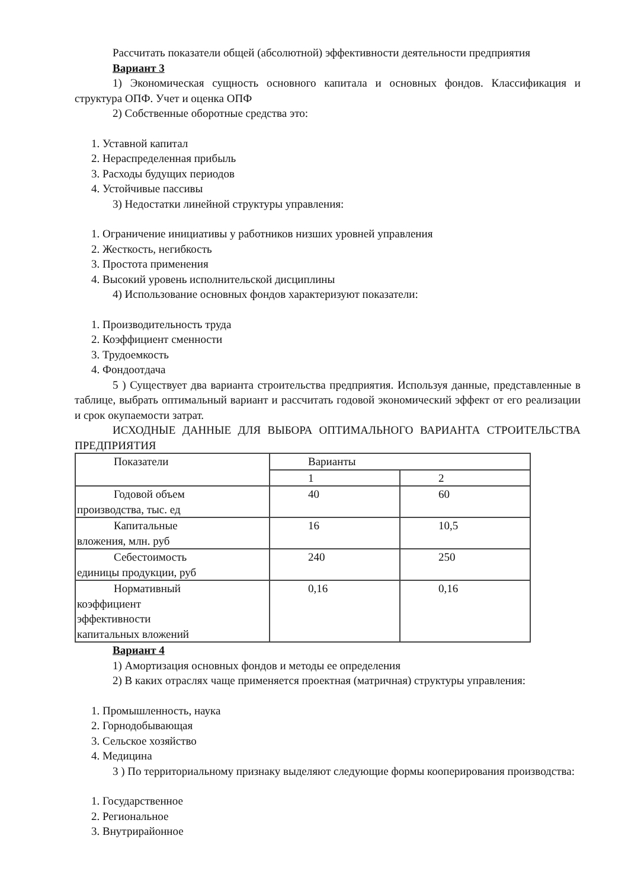Рассчитать показатели общей (абсолютной) эффективности деятельности предприятия
Вариант 3
1) Экономическая сущность основного капитала и основных фондов. Классификация и структура ОПФ. Учет и оценка ОПФ
2) Собственные оборотные средства это:
1. Уставной капитал
2. Нераспределенная прибыль
3. Расходы будущих периодов
4. Устойчивые пассивы
3) Недостатки линейной структуры управления:
1. Ограничение инициативы у работников низших уровней управления
2. Жесткость, негибкость
3. Простота применения
4. Высокий уровень исполнительской дисциплины
4) Использование основных фондов характеризуют показатели:
1. Производительность труда
2. Коэффициент сменности
3. Трудоемкость
4. Фондоотдача
5 ) Существует два варианта строительства предприятия. Используя данные, представленные в таблице, выбрать оптимальный вариант и рассчитать годовой экономический эффект от его реализации и срок окупаемости затрат.
ИСХОДНЫЕ ДАННЫЕ ДЛЯ ВЫБОРА ОПТИМАЛЬНОГО ВАРИАНТА СТРОИТЕЛЬСТВА ПРЕДПРИЯТИЯ
| Показатели | Варианты | |
| | 1 | 2 |
| Годовой объем производства, тыс. ед | 40 | 60 |
| Капитальные вложения, млн. руб | 16 | 10,5 |
| Себестоимость единицы продукции, руб | 240 | 250 |
| Нормативный коэффициент эффективности капитальных вложений | 0,16 | 0,16 |
Вариант 4
1) Амортизация основных фондов и методы ее определения
2) В каких отраслях чаще применяется проектная (матричная) структуры управления:
1. Промышленность, наука
2. Горнодобывающая
3. Сельское хозяйство
4. Медицина
3 ) По территориальному признаку выделяют следующие формы кооперирования производства:
1. Государственное
2. Региональное
3. Внутрирайонное